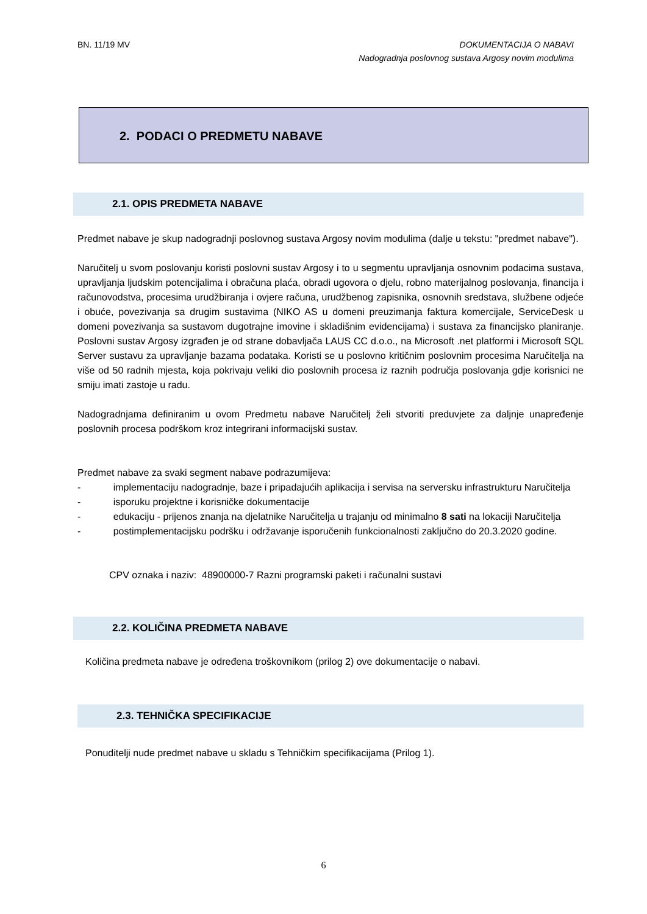BN. 11/19 MV DOKUMENTACIJA O NABAVI
Nadogradnja poslovnog sustava Argosy novim modulima
2. PODACI O PREDMETU NABAVE
2.1. OPIS PREDMETA NABAVE
Predmet nabave je skup nadogradnji poslovnog sustava Argosy novim modulima (dalje u tekstu: "predmet nabave").
Naručitelj u svom poslovanju koristi poslovni sustav Argosy i to u segmentu upravljanja osnovnim podacima sustava, upravljanja ljudskim potencijalima i obračuna plaća, obradi ugovora o djelu, robno materijalnog poslovanja, financija i računovodstva, procesima urudžbiranja i ovjere računa, urudžbenog zapisnika, osnovnih sredstava, službene odjeće i obuće, povezivanja sa drugim sustavima (NIKO AS u domeni preuzimanja faktura komercijale, ServiceDesk u domeni povezivanja sa sustavom dugotrajne imovine i skladišnim evidencijama) i sustava za financijsko planiranje. Poslovni sustav Argosy izgrađen je od strane dobavljača LAUS CC d.o.o., na Microsoft .net platformi i Microsoft SQL Server sustavu za upravljanje bazama podataka. Koristi se u poslovno kritičnim poslovnim procesima Naručitelja na više od 50 radnih mjesta, koja pokrivaju veliki dio poslovnih procesa iz raznih područja poslovanja gdje korisnici ne smiju imati zastoje u radu.
Nadogradnjama definiranim u ovom Predmetu nabave Naručitelj želi stvoriti preduvjete za daljnje unapređenje poslovnih procesa podrškom kroz integrirani informacijski sustav.
Predmet nabave za svaki segment nabave podrazumijeva:
- implementaciju nadogradnje, baze i pripadajućih aplikacija i servisa na serversku infrastrukturu Naručitelja
- isporuku projektne i korisničke dokumentacije
- edukaciju - prijenos znanja na djelatnike Naručitelja u trajanju od minimalno 8 sati na lokaciji Naručitelja
- postimplementacijsku podršku i održavanje isporučenih funkcionalnosti zaključno do 20.3.2020 godine.
CPV oznaka i naziv: 48900000-7 Razni programski paketi i računalni sustavi
2.2. KOLIČINA PREDMETA NABAVE
Količina predmeta nabave je određena troškovnikom (prilog 2) ove dokumentacije o nabavi.
2.3. TEHNIČKA SPECIFIKACIJE
Ponuditelji nude predmet nabave u skladu s Tehničkim specifikacijama (Prilog 1).
6